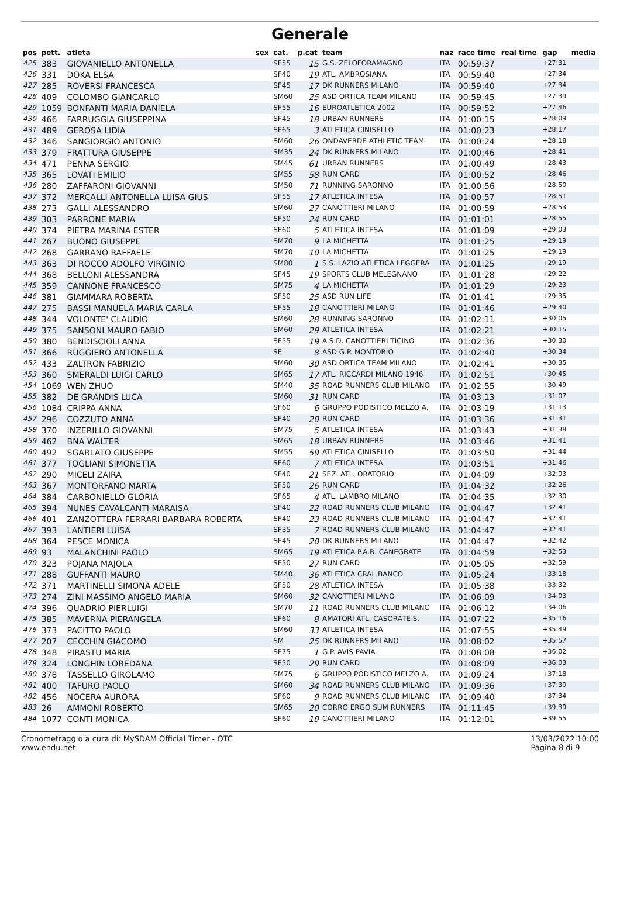Generale
| pos | pett. | atleta | sex | cat. | p.cat | team | naz | race time | real time | gap | media |
| --- | --- | --- | --- | --- | --- | --- | --- | --- | --- | --- | --- |
| 425 | 383 | GIOVANIELLO ANTONELLA | | SF55 | 15 | G.S. ZELOFORAMAGNO | ITA | 00:59:37 | | +27:31 | |
| 426 | 331 | DOKA ELSA | | SF40 | 19 | ATL. AMBROSIANA | ITA | 00:59:40 | | +27:34 | |
| 427 | 285 | ROVERSI FRANCESCA | | SF45 | 17 | DK RUNNERS MILANO | ITA | 00:59:40 | | +27:34 | |
| 428 | 409 | COLOMBO GIANCARLO | | SM60 | 25 | ASD ORTICA TEAM MILANO | ITA | 00:59:45 | | +27:39 | |
| 429 | 1059 | BONFANTI MARIA DANIELA | | SF55 | 16 | EUROATLETICA 2002 | ITA | 00:59:52 | | +27:46 | |
| 430 | 466 | FARRUGGIA GIUSEPPINA | | SF45 | 18 | URBAN RUNNERS | ITA | 01:00:15 | | +28:09 | |
| 431 | 489 | GEROSA LIDIA | | SF65 | 3 | ATLETICA CINISELLO | ITA | 01:00:23 | | +28:17 | |
| 432 | 346 | SANGIORGIO ANTONIO | | SM60 | 26 | ONDAVERDE ATHLETIC TEAM | ITA | 01:00:24 | | +28:18 | |
| 433 | 379 | FRATTURA GIUSEPPE | | SM35 | 24 | DK RUNNERS MILANO | ITA | 01:00:46 | | +28:41 | |
| 434 | 471 | PENNA SERGIO | | SM45 | 61 | URBAN RUNNERS | ITA | 01:00:49 | | +28:43 | |
| 435 | 365 | LOVATI EMILIO | | SM55 | 58 | RUN CARD | ITA | 01:00:52 | | +28:46 | |
| 436 | 280 | ZAFFARONI GIOVANNI | | SM50 | 71 | RUNNING SARONNO | ITA | 01:00:56 | | +28:50 | |
| 437 | 372 | MERCALLI ANTONELLA LUISA GIUS | | SF55 | 17 | ATLETICA INTESA | ITA | 01:00:57 | | +28:51 | |
| 438 | 273 | GALLI ALESSANDRO | | SM60 | 27 | CANOTTIERI MILANO | ITA | 01:00:59 | | +28:53 | |
| 439 | 303 | PARRONE MARIA | | SF50 | 24 | RUN CARD | ITA | 01:01:01 | | +28:55 | |
| 440 | 374 | PIETRA MARINA ESTER | | SF60 | 5 | ATLETICA INTESA | ITA | 01:01:09 | | +29:03 | |
| 441 | 267 | BUONO GIUSEPPE | | SM70 | 9 | LA MICHETTA | ITA | 01:01:25 | | +29:19 | |
| 442 | 268 | GARRANO RAFFAELE | | SM70 | 10 | LA MICHETTA | ITA | 01:01:25 | | +29:19 | |
| 443 | 363 | DI ROCCO ADOLFO VIRGINIO | | SM80 | 1 | S.S. LAZIO ATLETICA LEGGERA | ITA | 01:01:25 | | +29:19 | |
| 444 | 368 | BELLONI ALESSANDRA | | SF45 | 19 | SPORTS CLUB MELEGNANO | ITA | 01:01:28 | | +29:22 | |
| 445 | 359 | CANNONE FRANCESCO | | SM75 | 4 | LA MICHETTA | ITA | 01:01:29 | | +29:23 | |
| 446 | 381 | GIAMMARA ROBERTA | | SF50 | 25 | ASD RUN LIFE | ITA | 01:01:41 | | +29:35 | |
| 447 | 275 | BASSI MANUELA MARIA CARLA | | SF55 | 18 | CANOTTIERI MILANO | ITA | 01:01:46 | | +29:40 | |
| 448 | 344 | VOLONTE' CLAUDIO | | SM60 | 28 | RUNNING SARONNO | ITA | 01:02:11 | | +30:05 | |
| 449 | 375 | SANSONI MAURO FABIO | | SM60 | 29 | ATLETICA INTESA | ITA | 01:02:21 | | +30:15 | |
| 450 | 380 | BENDISCIOLI ANNA | | SF55 | 19 | A.S.D. CANOTTIERI TICINO | ITA | 01:02:36 | | +30:30 | |
| 451 | 366 | RUGGIERO ANTONELLA | | SF | 8 | ASD G.P. MONTORIO | ITA | 01:02:40 | | +30:34 | |
| 452 | 433 | ZALTRON FABRIZIO | | SM60 | 30 | ASD ORTICA TEAM MILANO | ITA | 01:02:41 | | +30:35 | |
| 453 | 360 | SMERALDI LUIGI CARLO | | SM65 | 17 | ATL. RICCARDI MILANO 1946 | ITA | 01:02:51 | | +30:45 | |
| 454 | 1069 | WEN ZHUO | | SM40 | 35 | ROAD RUNNERS CLUB MILANO | ITA | 01:02:55 | | +30:49 | |
| 455 | 382 | DE GRANDIS LUCA | | SM60 | 31 | RUN CARD | ITA | 01:03:13 | | +31:07 | |
| 456 | 1084 | CRIPPA ANNA | | SF60 | 6 | GRUPPO PODISTICO MELZO A. | ITA | 01:03:19 | | +31:13 | |
| 457 | 296 | COZZUTO ANNA | | SF40 | 20 | RUN CARD | ITA | 01:03:36 | | +31:31 | |
| 458 | 370 | INZERILLO GIOVANNI | | SM75 | 5 | ATLETICA INTESA | ITA | 01:03:43 | | +31:38 | |
| 459 | 462 | BNA WALTER | | SM65 | 18 | URBAN RUNNERS | ITA | 01:03:46 | | +31:41 | |
| 460 | 492 | SGARLATO GIUSEPPE | | SM55 | 59 | ATLETICA CINISELLO | ITA | 01:03:50 | | +31:44 | |
| 461 | 377 | TOGLIANI SIMONETTA | | SF60 | 7 | ATLETICA INTESA | ITA | 01:03:51 | | +31:46 | |
| 462 | 290 | MICELI ZAIRA | | SF40 | 21 | SEZ. ATL. ORATORIO | ITA | 01:04:09 | | +32:03 | |
| 463 | 367 | MONTORFANO MARTA | | SF50 | 26 | RUN CARD | ITA | 01:04:32 | | +32:26 | |
| 464 | 384 | CARBONIELLO GLORIA | | SF65 | 4 | ATL. LAMBRO MILANO | ITA | 01:04:35 | | +32:30 | |
| 465 | 394 | NUNES CAVALCANTI MARAISA | | SF40 | 22 | ROAD RUNNERS CLUB MILANO | ITA | 01:04:47 | | +32:41 | |
| 466 | 401 | ZANZOTTERA FERRARI BARBARA ROBERTA | | SF40 | 23 | ROAD RUNNERS CLUB MILANO | ITA | 01:04:47 | | +32:41 | |
| 467 | 393 | LANTIERI LUISA | | SF35 | 7 | ROAD RUNNERS CLUB MILANO | ITA | 01:04:47 | | +32:41 | |
| 468 | 364 | PESCE MONICA | | SF45 | 20 | DK RUNNERS MILANO | ITA | 01:04:47 | | +32:42 | |
| 469 | 93 | MALANCHINI PAOLO | | SM65 | 19 | ATLETICA P.A.R. CANEGRATE | ITA | 01:04:59 | | +32:53 | |
| 470 | 323 | POJANA MAJOLA | | SF50 | 27 | RUN CARD | ITA | 01:05:05 | | +32:59 | |
| 471 | 288 | GUFFANTI MAURO | | SM40 | 36 | ATLETICA CRAL BANCO | ITA | 01:05:24 | | +33:18 | |
| 472 | 371 | MARTINELLI SIMONA ADELE | | SF50 | 28 | ATLETICA INTESA | ITA | 01:05:38 | | +33:32 | |
| 473 | 274 | ZINI MASSIMO ANGELO MARIA | | SM60 | 32 | CANOTTIERI MILANO | ITA | 01:06:09 | | +34:03 | |
| 474 | 396 | QUADRIO PIERLUIGI | | SM70 | 11 | ROAD RUNNERS CLUB MILANO | ITA | 01:06:12 | | +34:06 | |
| 475 | 385 | MAVERNA PIERANGELA | | SF60 | 8 | AMATORI ATL. CASORATE S. | ITA | 01:07:22 | | +35:16 | |
| 476 | 373 | PACITTO PAOLO | | SM60 | 33 | ATLETICA INTESA | ITA | 01:07:55 | | +35:49 | |
| 477 | 207 | CECCHIN GIACOMO | | SM | 25 | DK RUNNERS MILANO | ITA | 01:08:02 | | +35:57 | |
| 478 | 348 | PIRASTU MARIA | | SF75 | 1 | G.P. AVIS PAVIA | ITA | 01:08:08 | | +36:02 | |
| 479 | 324 | LONGHIN LOREDANA | | SF50 | 29 | RUN CARD | ITA | 01:08:09 | | +36:03 | |
| 480 | 378 | TASSELLO GIROLAMO | | SM75 | 6 | GRUPPO PODISTICO MELZO A. | ITA | 01:09:24 | | +37:18 | |
| 481 | 400 | TAFURO PAOLO | | SM60 | 34 | ROAD RUNNERS CLUB MILANO | ITA | 01:09:36 | | +37:30 | |
| 482 | 456 | NOCERA AURORA | | SF60 | 9 | ROAD RUNNERS CLUB MILANO | ITA | 01:09:40 | | +37:34 | |
| 483 | 26 | AMMONI ROBERTO | | SM65 | 20 | CORRO ERGO SUM RUNNERS | ITA | 01:11:45 | | +39:39 | |
| 484 | 1077 | CONTI MONICA | | SF60 | 10 | CANOTTIERI MILANO | ITA | 01:12:01 | | +39:55 | |
Cronometraggio a cura di: MySDAM Official Timer - OTC
www.endu.net
13/03/2022 10:00
Pagina 8 di 9